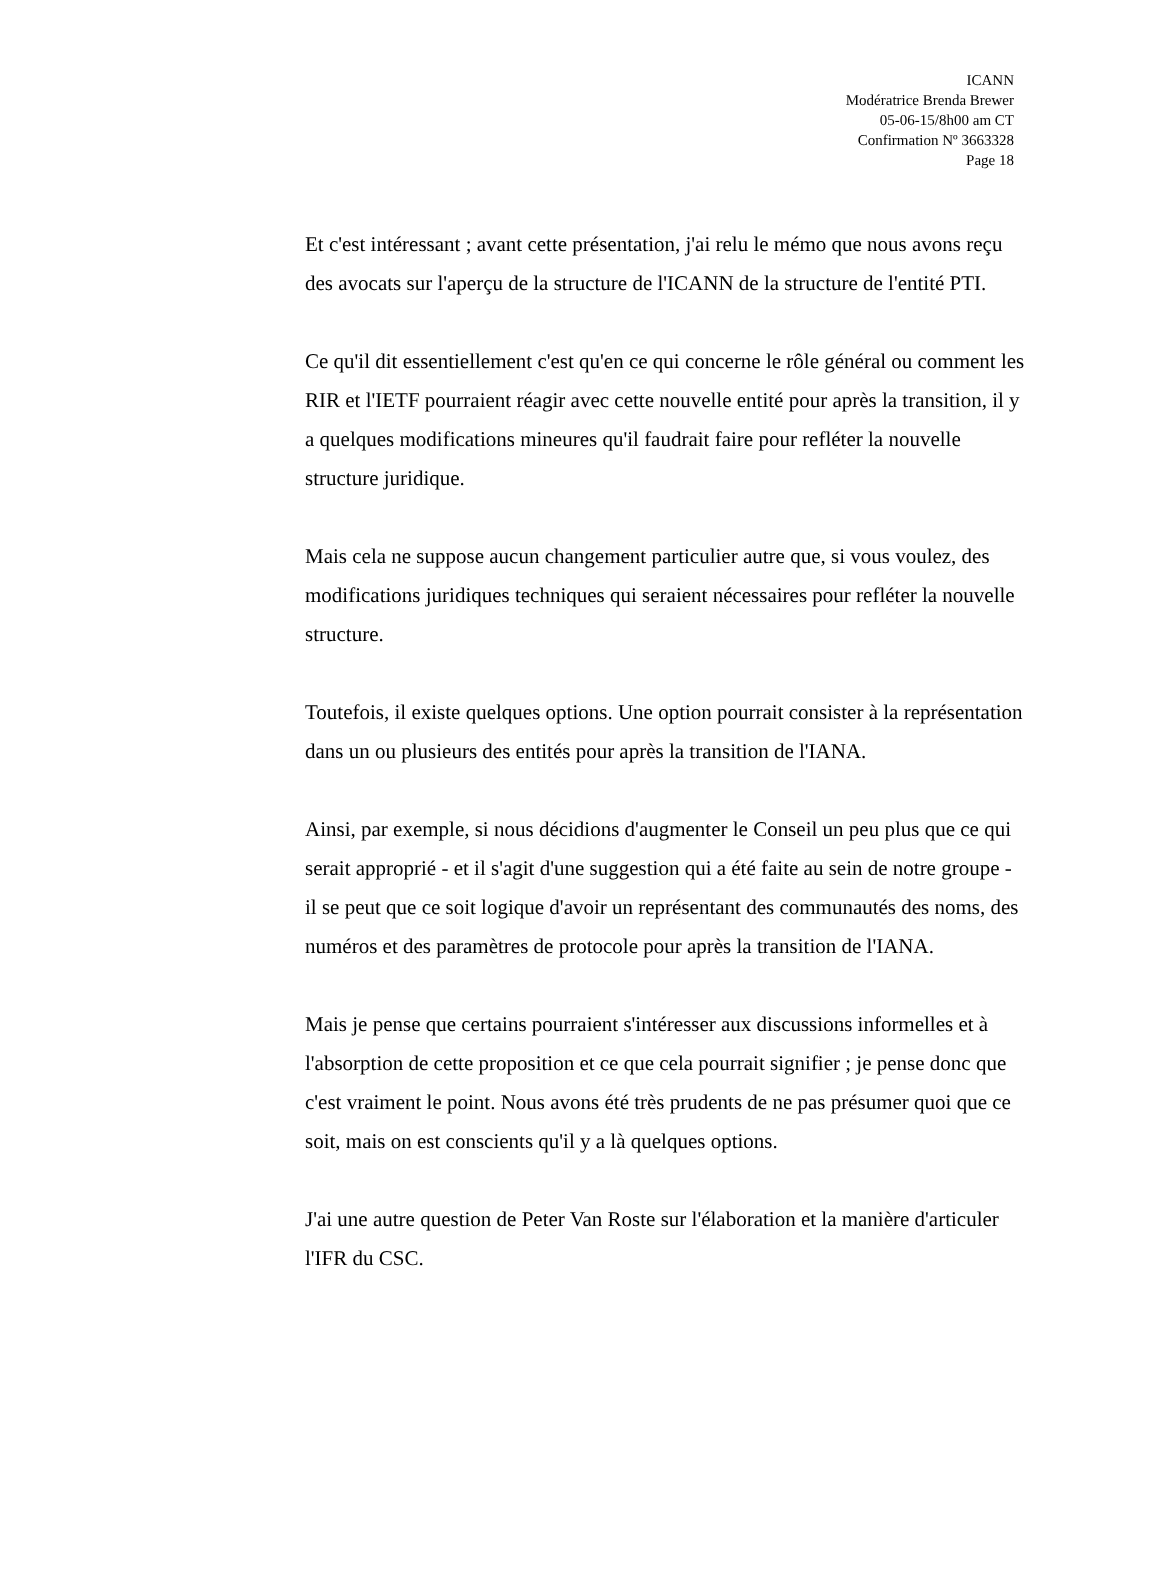ICANN
Modératrice Brenda Brewer
05-06-15/8h00 am CT
Confirmation Nº 3663328
Page 18
Et c'est intéressant ; avant cette présentation, j'ai relu le mémo que nous avons reçu des avocats sur l'aperçu de la structure de l'ICANN de la structure de l'entité PTI.
Ce qu'il dit essentiellement c'est qu'en ce qui concerne le rôle général ou comment les RIR et l'IETF pourraient réagir avec cette nouvelle entité pour après la transition, il y a quelques modifications mineures qu'il faudrait faire pour refléter la nouvelle structure juridique.
Mais cela ne suppose aucun changement particulier autre que, si vous voulez, des modifications juridiques techniques qui seraient nécessaires pour refléter la nouvelle structure.
Toutefois, il existe quelques options. Une option pourrait consister à la représentation dans un ou plusieurs des entités pour après la transition de l'IANA.
Ainsi, par exemple, si nous décidions d'augmenter le Conseil un peu plus que ce qui serait approprié - et il s'agit d'une suggestion qui a été faite au sein de notre groupe - il se peut que ce soit logique d'avoir un représentant des communautés des noms, des numéros et des paramètres de protocole pour après la transition de l'IANA.
Mais je pense que certains pourraient s'intéresser aux discussions informelles et à l'absorption de cette proposition et ce que cela pourrait signifier ; je pense donc que c'est vraiment le point. Nous avons été très prudents de ne pas présumer quoi que ce soit, mais on est conscients qu'il y a là quelques options.
J'ai une autre question de Peter Van Roste sur l'élaboration et la manière d'articuler l'IFR du CSC.